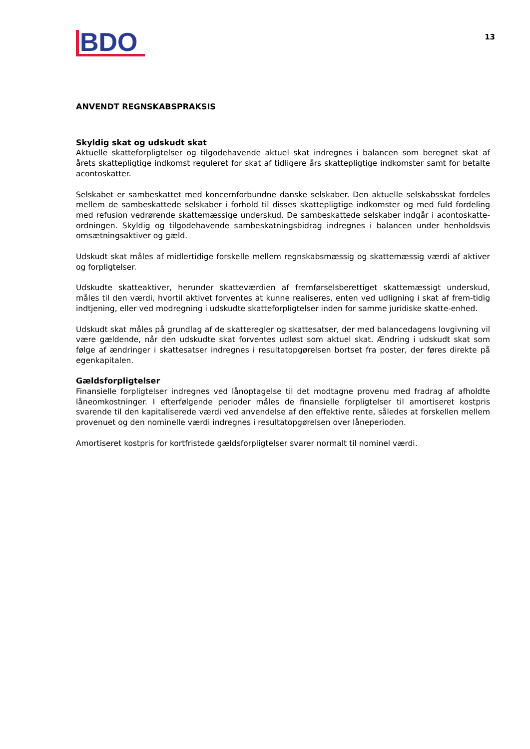BDO
13
ANVENDT REGNSKABSPRAKSIS
Skyldig skat og udskudt skat
Aktuelle skatteforpligtelser og tilgodehavende aktuel skat indregnes i balancen som beregnet skat af årets skattepligtige indkomst reguleret for skat af tidligere års skattepligtige indkomster samt for betalte acontoskatter.
Selskabet er sambeskattet med koncernforbundne danske selskaber. Den aktuelle selskabsskat fordeles mellem de sambeskattede selskaber i forhold til disses skattepligtige indkomster og med fuld fordeling med refusion vedrørende skattemæssige underskud. De sambeskattede selskaber indgår i acontoskatte-ordningen. Skyldig og tilgodehavende sambeskatningsbidrag indregnes i balancen under henholdsvis omsætningsaktiver og gæld.
Udskudt skat måles af midlertidige forskelle mellem regnskabsmæssig og skattemæssig værdi af aktiver og forpligtelser.
Udskudte skatteaktiver, herunder skatteværdien af fremførselsberettiget skattemæssigt underskud, måles til den værdi, hvortil aktivet forventes at kunne realiseres, enten ved udligning i skat af frem-tidig indtjening, eller ved modregning i udskudte skatteforpligtelser inden for samme juridiske skatte-enhed.
Udskudt skat måles på grundlag af de skatteregler og skattesatser, der med balancedagens lovgivning vil være gældende, når den udskudte skat forventes udløst som aktuel skat. Ændring i udskudt skat som følge af ændringer i skattesatser indregnes i resultatopgørelsen bortset fra poster, der føres direkte på egenkapitalen.
Gældsforpligtelser
Finansielle forpligtelser indregnes ved lånoptagelse til det modtagne provenu med fradrag af afholdte låneomkostninger. I efterfølgende perioder måles de finansielle forpligtelser til amortiseret kostpris svarende til den kapitaliserede værdi ved anvendelse af den effektive rente, således at forskellen mellem provenuet og den nominelle værdi indregnes i resultatopgørelsen over låneperioden.
Amortiseret kostpris for kortfristede gældsforpligtelser svarer normalt til nominel værdi.